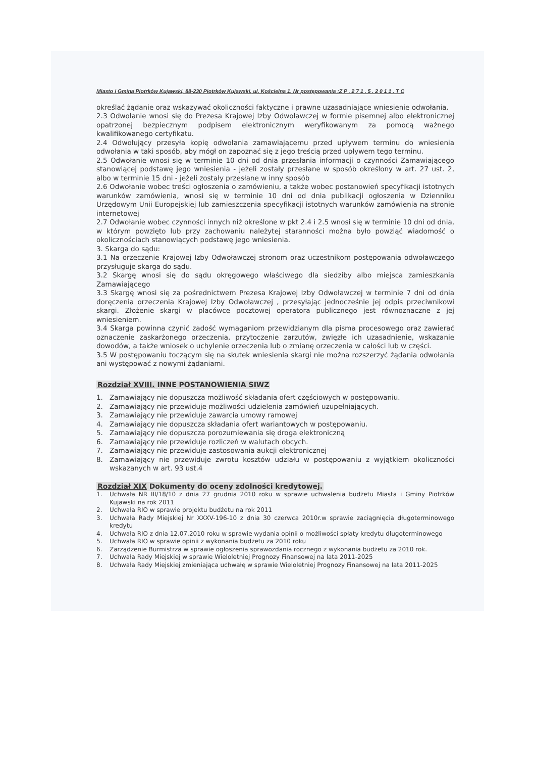Miasto i Gmina Piotrków Kujawski, 88-230 Piotrków Kujawski, ul. Kościelna 1. Nr postępowania :Z P . 2 7 1 . 5 . 2 0 1 1 . T C
określać żądanie oraz wskazywać okoliczności faktyczne i prawne uzasadniające wniesienie odwołania.
2.3 Odwołanie wnosi się do Prezesa Krajowej Izby Odwoławczej w formie pisemnej albo elektronicznej opatrzonej bezpiecznym podpisem elektronicznym weryfikowanym za pomocą ważnego kwalifikowanego certyfikatu.
2.4 Odwołujący przesyła kopię odwołania zamawiającemu przed upływem terminu do wniesienia odwołania w taki sposób, aby mógł on zapoznać się z jego treścią przed upływem tego terminu.
2.5 Odwołanie wnosi się w terminie 10 dni od dnia przesłania informacji o czynności Zamawiającego stanowiącej podstawę jego wniesienia - jeżeli zostały przesłane w sposób określony w art. 27 ust. 2, albo w terminie 15 dni - jeżeli zostały przesłane w inny sposób
2.6 Odwołanie wobec treści ogłoszenia o zamówieniu, a także wobec postanowień specyfikacji istotnych warunków zamówienia, wnosi się w terminie 10 dni od dnia publikacji ogłoszenia w Dzienniku Urzędowym Unii Europejskiej lub zamieszczenia specyfikacji istotnych warunków zamówienia na stronie internetowej
2.7 Odwołanie wobec czynności innych niż określone w pkt 2.4 i 2.5 wnosi się w terminie 10 dni od dnia, w którym powzięto lub przy zachowaniu należytej staranności można było powziąć wiadomość o okolicznościach stanowiących podstawę jego wniesienia.
3. Skarga do sądu:
3.1 Na orzeczenie Krajowej Izby Odwoławczej stronom oraz uczestnikom postępowania odwoławczego przysługuje skarga do sądu.
3.2 Skargę wnosi się do sądu okręgowego właściwego dla siedziby albo miejsca zamieszkania Zamawiającego
3.3 Skargę wnosi się za pośrednictwem Prezesa Krajowej Izby Odwoławczej w terminie 7 dni od dnia doręczenia orzeczenia Krajowej Izby Odwoławczej , przesyłając jednocześnie jej odpis przeciwnikowi skargi. Złożenie skargi w placówce pocztowej operatora publicznego jest równoznaczne z jej wniesieniem.
3.4 Skarga powinna czynić zadość wymaganiom przewidzianym dla pisma procesowego oraz zawierać oznaczenie zaskarżonego orzeczenia, przytoczenie zarzutów, zwięzłe ich uzasadnienie, wskazanie dowodów, a także wniosek o uchylenie orzeczenia lub o zmianę orzeczenia w całości lub w części.
3.5 W postępowaniu toczącym się na skutek wniesienia skargi nie można rozszerzyć żądania odwołania ani występować z nowymi żądaniami.
Rozdział XVIII. INNE POSTANOWIENIA SIWZ
1. Zamawiający nie dopuszcza możliwość składania ofert częściowych w postępowaniu.
2. Zamawiający nie przewiduje możliwości udzielenia zamówień uzupełniających.
3. Zamawiający nie przewiduje zawarcia umowy ramowej
4. Zamawiający nie dopuszcza składania ofert wariantowych w postępowaniu.
5. Zamawiający nie dopuszcza porozumiewania się droga elektroniczną
6. Zamawiający nie przewiduje rozliczeń w walutach obcych.
7. Zamawiający nie przewiduje zastosowania aukcji elektronicznej
8. Zamawiający nie przewiduje zwrotu kosztów udziału w postępowaniu z wyjątkiem okoliczności wskazanych w art. 93 ust.4
Rozdział XIX Dokumenty do oceny zdolności kredytowej.
1. Uchwała NR III/18/10 z dnia 27 grudnia 2010 roku w sprawie uchwalenia budżetu Miasta i Gminy Piotrków Kujawski na rok 2011
2. Uchwała RIO w sprawie projektu budżetu na rok 2011
3. Uchwała Rady Miejskiej Nr XXXV-196-10 z dnia 30 czerwca 2010r.w sprawie zaciągnięcia długoterminowego kredytu
4. Uchwała RIO z dnia 12.07.2010 roku w sprawie wydania opinii o możliwości spłaty kredytu długoterminowego
5. Uchwała RIO w sprawie opinii z wykonania budżetu za 2010 roku
6. Zarządzenie Burmistrza w sprawie ogłoszenia sprawozdania rocznego z wykonania budżetu za 2010 rok.
7. Uchwała Rady Miejskiej w sprawie Wieloletniej Prognozy Finansowej na lata 2011-2025
8. Uchwała Rady Miejskiej zmieniająca uchwałę w sprawie Wieloletniej Prognozy Finansowej na lata 2011-2025